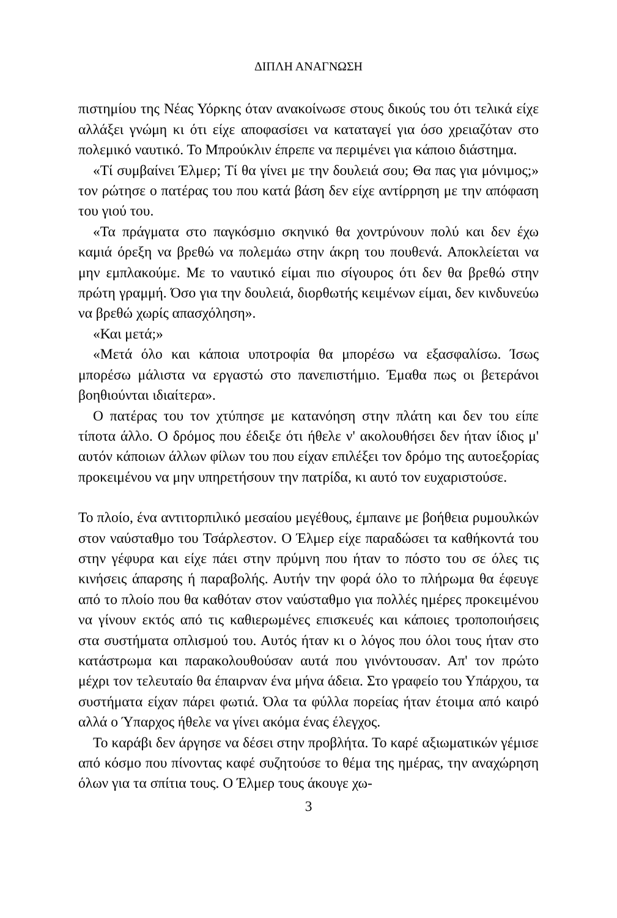ΔΙΠΛΗ ΑΝΑΓΝΩΣΗ
πιστημίου της Νέας Υόρκης όταν ανακοίνωσε στους δικούς του ότι τελικά είχε αλλάξει γνώμη κι ότι είχε αποφασίσει να καταταγεί για όσο χρειαζόταν στο πολεμικό ναυτικό. Το Μπρούκλιν έπρεπε να περιμένει για κάποιο διάστημα.
«Τί συμβαίνει Έλμερ; Τί θα γίνει με την δουλειά σου; Θα πας για μόνιμος;» τον ρώτησε ο πατέρας του που κατά βάση δεν είχε αντίρρηση με την απόφαση του γιού του.
«Τα πράγματα στο παγκόσμιο σκηνικό θα χοντρύνουν πολύ και δεν έχω καμιά όρεξη να βρεθώ να πολεμάω στην άκρη του πουθενά. Αποκλείεται να μην εμπλακούμε. Με το ναυτικό είμαι πιο σίγουρος ότι δεν θα βρεθώ στην πρώτη γραμμή. Όσο για την δουλειά, διορθωτής κειμένων είμαι, δεν κινδυνεύω να βρεθώ χωρίς απασχόληση».
«Και μετά;»
«Μετά όλο και κάποια υποτροφία θα μπορέσω να εξασφαλίσω. Ίσως μπορέσω μάλιστα να εργαστώ στο πανεπιστήμιο. Έμαθα πως οι βετεράνοι βοηθιούνται ιδιαίτερα».
Ο πατέρας του τον χτύπησε με κατανόηση στην πλάτη και δεν του είπε τίποτα άλλο. Ο δρόμος που έδειξε ότι ήθελε ν' ακολουθήσει δεν ήταν ίδιος μ' αυτόν κάποιων άλλων φίλων του που είχαν επιλέξει τον δρόμο της αυτοεξορίας προκειμένου να μην υπηρετήσουν την πατρίδα, κι αυτό τον ευχαριστούσε.
Το πλοίο, ένα αντιτορπιλικό μεσαίου μεγέθους, έμπαινε με βοήθεια ρυμουλκών στον ναύσταθμο του Τσάρλεστον. Ο Έλμερ είχε παραδώσει τα καθήκοντά του στην γέφυρα και είχε πάει στην πρύμνη που ήταν το πόστο του σε όλες τις κινήσεις άπαρσης ή παραβολής. Αυτήν την φορά όλο το πλήρωμα θα έφευγε από το πλοίο που θα καθόταν στον ναύσταθμο για πολλές ημέρες προκειμένου να γίνουν εκτός από τις καθιερωμένες επισκευές και κάποιες τροποποιήσεις στα συστήματα οπλισμού του. Αυτός ήταν κι ο λόγος που όλοι τους ήταν στο κατάστρωμα και παρακολουθούσαν αυτά που γινόντουσαν. Απ' τον πρώτο μέχρι τον τελευταίο θα έπαιρναν ένα μήνα άδεια. Στο γραφείο του Υπάρχου, τα συστήματα είχαν πάρει φωτιά. Όλα τα φύλλα πορείας ήταν έτοιμα από καιρό αλλά ο Ύπαρχος ήθελε να γίνει ακόμα ένας έλεγχος.
Το καράβι δεν άργησε να δέσει στην προβλήτα. Το καρέ αξιωματικών γέμισε από κόσμο που πίνοντας καφέ συζητούσε το θέμα της ημέρας, την αναχώρηση όλων για τα σπίτια τους. Ο Έλμερ τους άκουγε χω-
3